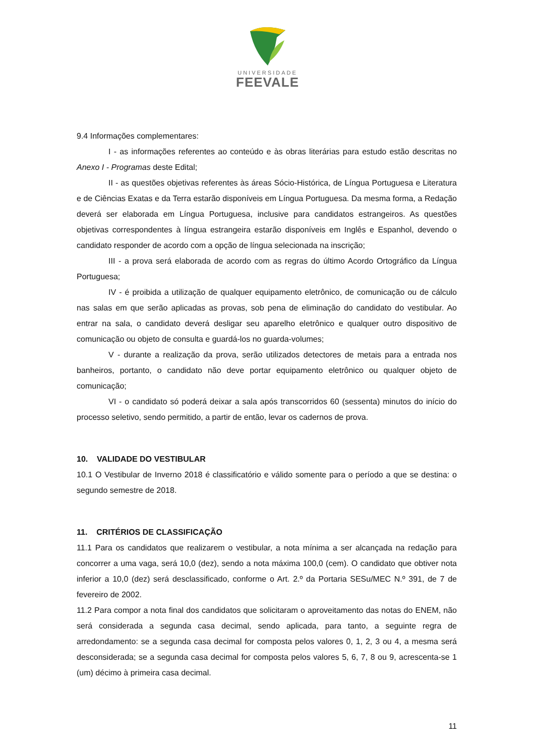UNIVERSIDADE
FEEVALE
9.4 Informações complementares:
I - as informações referentes ao conteúdo e às obras literárias para estudo estão descritas no Anexo I - Programas deste Edital;
II - as questões objetivas referentes às áreas Sócio-Histórica, de Língua Portuguesa e Literatura e de Ciências Exatas e da Terra estarão disponíveis em Língua Portuguesa. Da mesma forma, a Redação deverá ser elaborada em Língua Portuguesa, inclusive para candidatos estrangeiros. As questões objetivas correspondentes à língua estrangeira estarão disponíveis em Inglês e Espanhol, devendo o candidato responder de acordo com a opção de língua selecionada na inscrição;
III - a prova será elaborada de acordo com as regras do último Acordo Ortográfico da Língua Portuguesa;
IV - é proibida a utilização de qualquer equipamento eletrônico, de comunicação ou de cálculo nas salas em que serão aplicadas as provas, sob pena de eliminação do candidato do vestibular. Ao entrar na sala, o candidato deverá desligar seu aparelho eletrônico e qualquer outro dispositivo de comunicação ou objeto de consulta e guardá-los no guarda-volumes;
V - durante a realização da prova, serão utilizados detectores de metais para a entrada nos banheiros, portanto, o candidato não deve portar equipamento eletrônico ou qualquer objeto de comunicação;
VI - o candidato só poderá deixar a sala após transcorridos 60 (sessenta) minutos do início do processo seletivo, sendo permitido, a partir de então, levar os cadernos de prova.
10. VALIDADE DO VESTIBULAR
10.1 O Vestibular de Inverno 2018 é classificatório e válido somente para o período a que se destina: o segundo semestre de 2018.
11. CRITÉRIOS DE CLASSIFICAÇÃO
11.1 Para os candidatos que realizarem o vestibular, a nota mínima a ser alcançada na redação para concorrer a uma vaga, será 10,0 (dez), sendo a nota máxima 100,0 (cem). O candidato que obtiver nota inferior a 10,0 (dez) será desclassificado, conforme o Art. 2.º da Portaria SESu/MEC N.º 391, de 7 de fevereiro de 2002.
11.2 Para compor a nota final dos candidatos que solicitaram o aproveitamento das notas do ENEM, não será considerada a segunda casa decimal, sendo aplicada, para tanto, a seguinte regra de arredondamento: se a segunda casa decimal for composta pelos valores 0, 1, 2, 3 ou 4, a mesma será desconsiderada; se a segunda casa decimal for composta pelos valores 5, 6, 7, 8 ou 9, acrescenta-se 1 (um) décimo à primeira casa decimal.
11